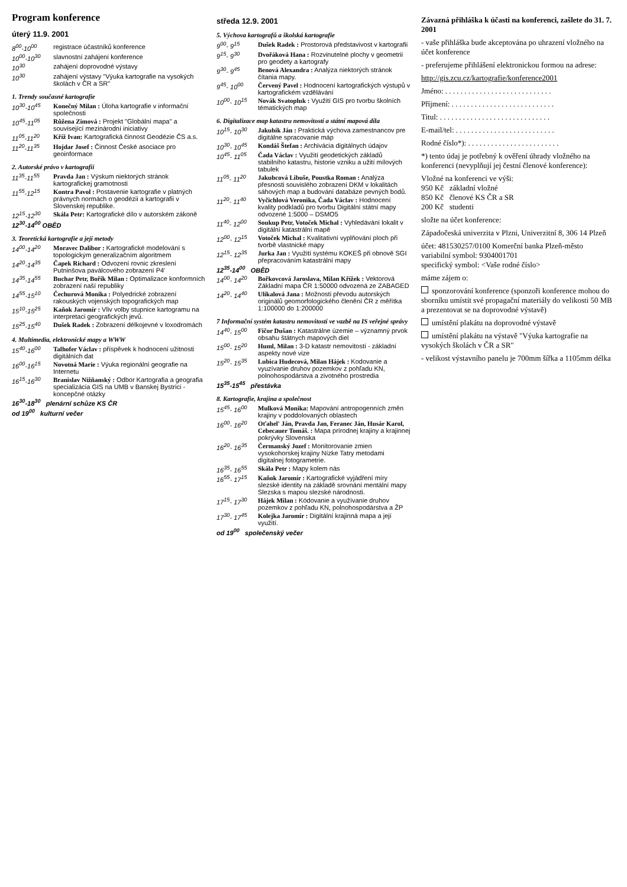Program konference
úterý 11.9. 2001
8<sup>00</sup>-10<sup>00</sup> registrace účastníků konference
10<sup>00</sup>-10<sup>30</sup> slavnostní zahájení konference
10<sup>30</sup> zahájení doprovodné výstavy
10<sup>30</sup> zahájení výstavy "Výuka kartografie na vysokých školách v ČR a SR"
1. Trendy současné kartografie
10<sup>30</sup>-10<sup>45</sup> Konečný Milan : Úloha kartografie v informační společnosti
10<sup>45</sup>-11<sup>05</sup> Růžena Zimová : Projekt "Globální mapa" a související mezinárodní iniciativy
11<sup>05</sup>-11<sup>20</sup> Kříž Ivan: Kartografická činnost Geodézie ČS a.s.
11<sup>20</sup>-11<sup>35</sup> Hojdar Josef : Činnost České asociace pro geoinformace
2. Autorské právo v kartografii
11<sup>35</sup>-11<sup>55</sup> Pravda Jan : Výskum niektorých stránok kartografickej gramotnosti
11<sup>55</sup>-12<sup>15</sup> Kontra Pavol : Postavenie kartografie v platných právnych normách o geodézii a kartografii v Slovenskej republike.
12<sup>15</sup>-12<sup>30</sup> Skála Petr: Kartografické dílo v autorském zákoně
12<sup>30</sup>-14<sup>00</sup> OBĚD
3. Teoretická kartografie a její metody
14<sup>00</sup>-14<sup>20</sup> Moravec Dalibor : Kartografické modelování s topologickým generalizačním algoritmem
14<sup>20</sup>-14<sup>35</sup> Čapek Richard : Odvození rovnic zkreslení Putninšova paválcového zobrazení P4'
14<sup>35</sup>-14<sup>55</sup> Buchar Petr, Bořík Milan : Optimalizace konformních zobrazení naší republiky
14<sup>55</sup>-15<sup>10</sup> Čechurová Monika : Polyedrické zobrazení rakouských vojenských topografických map
15<sup>10</sup>-15<sup>25</sup> Kaňok Jaromír : Vliv volby stupnice kartogramu na interpretaci geografických jevů.
15<sup>25</sup>-15<sup>40</sup> Dušek Radek : Zobrazení délkojevné v loxodromách
4. Multimedia, elektronické mapy a WWW
15<sup>40</sup>-16<sup>00</sup> Talhofer Václav : příspěvek k hodnocení užitnosti digitálních dat
16<sup>00</sup>-16<sup>15</sup> Novotná Marie : Výuka regionální geografie na Internetu
16<sup>15</sup>-16<sup>30</sup> Branislav Nižňanský : Odbor Kartografia a geografia specializácia GIS na UMB v Banskej Bystrici - koncepčné otázky
16<sup>30</sup>-18<sup>30</sup> plenární schůze KS ČR
od 19<sup>00</sup> kulturní večer
středa 12.9. 2001
5. Výchova kartografů a školská kartografie
9<sup>00</sup>- 9<sup>15</sup> Dušek Radek : Prostorová představivost v kartografii
9<sup>15</sup>- 9<sup>30</sup> Dvořáková Hana : Rozvinutelné plochy v geometrii pro geodety a kartografy
9<sup>30</sup>- 9<sup>45</sup> Benová Alexandra : Analýza niektorých stránok čítania mapy.
9<sup>45</sup>- 10<sup>00</sup> Červený Pavel : Hodnocení kartografických výstupů v kartografickém vzdělávání
10<sup>00</sup>- 10<sup>15</sup> Novák Svatopluk : Využití GIS pro tvorbu školních tématických map
6. Digitalizace map katastru nemovitostí a státní mapová díla
10<sup>15</sup>- 10<sup>30</sup> Jakubík Ján : Praktická výchova zamestnancov pre digitálne spracovanie máp
10<sup>30</sup>- 10<sup>45</sup> Kondáš Štefan : Archivácia digitálnych údajov
10<sup>45</sup>- 11<sup>05</sup> Čada Václav : Využití geodetických základů stabilního katastru, historie vzniku a užití mílových tabulek
11<sup>05</sup>- 11<sup>20</sup> Jakubcová Libuše, Poustka Roman : Analýza přesnosti souvislého zobrazení DKM v lokalitách sáhových map a budování databáze pevných bodů.
11<sup>20</sup>- 11<sup>40</sup> Vyčichlová Veronika, Čada Václav : Hodnocení kvality podkladů pro tvorbu Digitální státní mapy odvozené 1:5000 – DSMO5
11<sup>40</sup>- 12<sup>00</sup> Soukup Petr, Votoček Michal : Vyhledávání lokalit v digitální katastrální mapě
12<sup>00</sup>- 12<sup>15</sup> Votoček Michal : Kvalitativní vyplňování ploch při tvorbě vlastnické mapy
12<sup>15</sup>- 12<sup>35</sup> Jurka Jan : Využití systému KOKEŠ při obnově SGI přepracováním katastrální mapy
12<sup>35</sup>-14<sup>00</sup> OBĚD
14<sup>00</sup>- 14<sup>20</sup> Bořkovcová Jaroslava, Milan Křížek : Vektorová Základní mapa ČR 1:50000 odvozená ze ZABAGED
14<sup>20</sup>- 14<sup>40</sup> Ulíkalová Jana : Možnosti převodu autorských originálů geomorfologického členění ČR z měřítka 1:100000 do 1:200000
7 Informační systém katastru nemovitostí ve vazbě na IS veřejné správy
14<sup>40</sup>- 15<sup>00</sup> Fičor Dušan : Katastrálne územie – významný prvok obsahu štátnych mapových diel
15<sup>00</sup>- 15<sup>20</sup> Huml, Milan : 3-D katastr nemovitostí - základní aspekty nové vize
15<sup>20</sup>- 15<sup>35</sup> Lubica Hudecová, Milan Hájek : Kodovanie a vyuzívanie druhov pozemkov z pohľadu KN, polnohospodárstva a zivotného prostredia
15<sup>35</sup>-15<sup>45</sup> přestávka
8. Kartografie, krajina a společnost
15<sup>45</sup>- 16<sup>00</sup> Mulková Monika: Mapování antropogenních změn krajiny v poddolovaných oblastech
16<sup>00</sup>- 16<sup>20</sup> Oťahel' Ján, Pravda Jan, Feranec Ján, Husár Karol, Cebecauer Tomáš. : Mapa prírodnej krajiny a krajinnej pokrývky Slovenska
16<sup>20</sup>- 16<sup>35</sup> Čermanský Jozef : Monitorovanie zmien vysokohorskej krajiny Nízke Tatry metodami digitalnej fotogrametrie.
16<sup>35</sup>- 16<sup>55</sup> Skála Petr : Mapy kolem nás
16<sup>55</sup>- 17<sup>15</sup> Kaňok Jaromír : Kartografické vyjádření míry slezské identity na základě srovnání mentální mapy Slezska s mapou slezské národnosti.
17<sup>15</sup>- 17<sup>30</sup> Hájek Milan : Kódovanie a využívanie druhov pozemkov z pohľadu KN, polnohospodárstva a ŽP
17<sup>30</sup>- 17<sup>45</sup> Kolejka Jaromír : Digitální krajinná mapa a její využití.
od 19<sup>00</sup> společenský večer
Závazná přihláška k účasti na konferenci, zašlete do 31. 7. 2001
- vaše přihláška bude akceptována po uhrazení vložného na účet konference
- preferujeme přihlášení elektronickou formou na adrese:
http://gis.zcu.cz/kartografie/konference2001
Jméno: . . . . . . . . . . . . . . . . . . . . . . . . . . . .
Příjmení: . . . . . . . . . . . . . . . . . . . . . . . . . . .
Titul: . . . . . . . . . . . . . . . . . . . . . . . . . . . . .
E-mail/tel: . . . . . . . . . . . . . . . . . . . . . . . . . .
Rodné číslo*): . . . . . . . . . . . . . . . . . . . . . . . .
*) tento údaj je potřebný k ověření úhrady vložného na konferenci (nevyplňují jej čestní členové konference):
Vložné na konferenci ve výši:
950 Kč základní vložné
850 Kč členové KS ČR a SR
200 Kč studenti
složte na účet konference:
Západočeská univerzita v Plzni, Univerzitní 8, 306 14 Plzeň
účet: 481530257/0100 Komerční banka Plzeň-město
variabilní symbol: 9304001701
specifický symbol: <Vaše rodné číslo>
máme zájem o:
sponzorování konference (sponzoři konference mohou do sborníku umístit své propagační materiály do velikosti 50 MB a prezentovat se na doprovodné výstavě)
umístění plakátu na doprovodné výstavě
umístění plakátu na výstavě "Výuka kartografie na vysokých školách v ČR a SR"
- velikost výstavního panelu je 700mm šířka a 1105mm délka